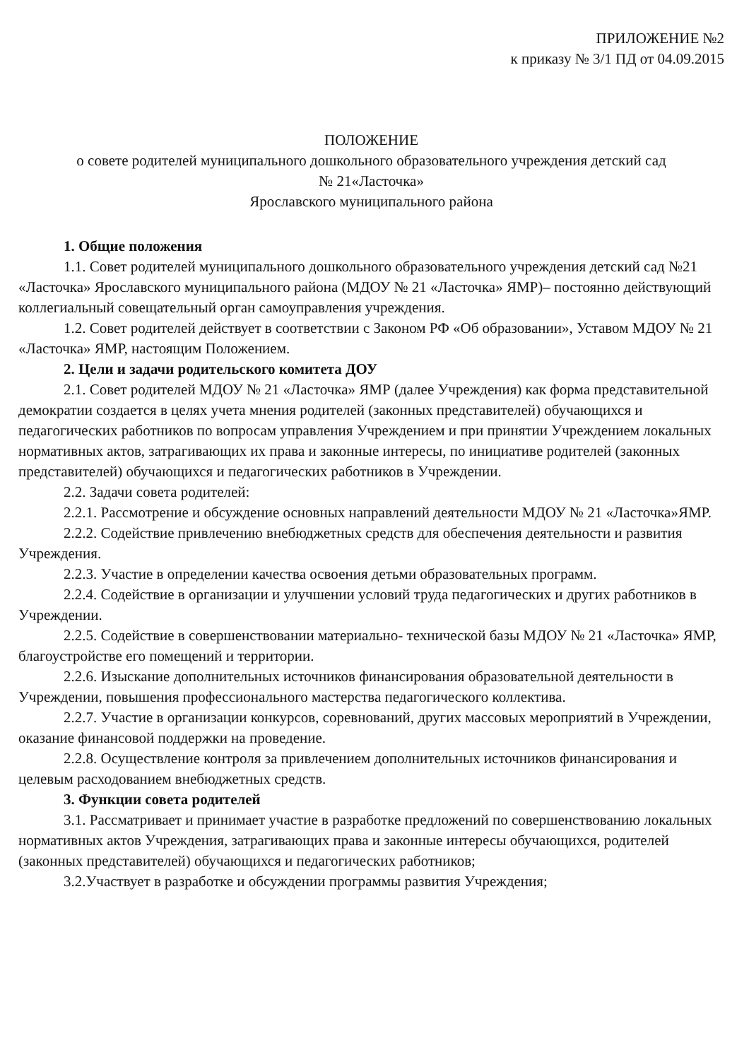ПРИЛОЖЕНИЕ №2
к приказу № 3/1 ПД от 04.09.2015
ПОЛОЖЕНИЕ
о совете родителей муниципального дошкольного образовательного учреждения детский сад
№ 21«Ласточка»
Ярославского муниципального района
1. Общие положения
1.1. Совет родителей муниципального дошкольного образовательного учреждения детский сад №21 «Ласточка» Ярославского муниципального района (МДОУ № 21 «Ласточка» ЯМР)– постоянно действующий коллегиальный совещательный орган самоуправления учреждения.
1.2. Совет родителей действует в соответствии с Законом РФ «Об образовании», Уставом МДОУ № 21 «Ласточка» ЯМР, настоящим Положением.
2. Цели и задачи родительского комитета ДОУ
2.1. Совет родителей МДОУ № 21 «Ласточка» ЯМР (далее Учреждения) как форма представительной демократии создается в целях учета мнения родителей (законных представителей) обучающихся и педагогических работников по вопросам управления Учреждением и при принятии Учреждением локальных нормативных актов, затрагивающих их права и законные интересы, по инициативе родителей (законных представителей) обучающихся и педагогических работников в Учреждении.
2.2. Задачи совета родителей:
2.2.1. Рассмотрение и обсуждение основных направлений деятельности МДОУ № 21 «Ласточка»ЯМР.
2.2.2. Содействие привлечению внебюджетных средств для обеспечения деятельности и развития Учреждения.
2.2.3. Участие в определении качества освоения детьми образовательных программ.
2.2.4. Содействие в организации и улучшении условий труда педагогических и других работников в Учреждении.
2.2.5. Содействие в совершенствовании материально- технической базы МДОУ № 21 «Ласточка» ЯМР, благоустройстве его помещений и территории.
2.2.6. Изыскание дополнительных источников финансирования образовательной деятельности в Учреждении, повышения профессионального мастерства педагогического коллектива.
2.2.7. Участие в организации конкурсов, соревнований, других массовых мероприятий в Учреждении, оказание финансовой поддержки на проведение.
2.2.8. Осуществление контроля за привлечением дополнительных источников финансирования и целевым расходованием внебюджетных средств.
3. Функции совета родителей
3.1. Рассматривает и принимает участие в разработке предложений по совершенствованию локальных нормативных актов Учреждения, затрагивающих права и законные интересы обучающихся, родителей (законных представителей) обучающихся и педагогических работников;
3.2.Участвует в разработке и обсуждении программы развития Учреждения;